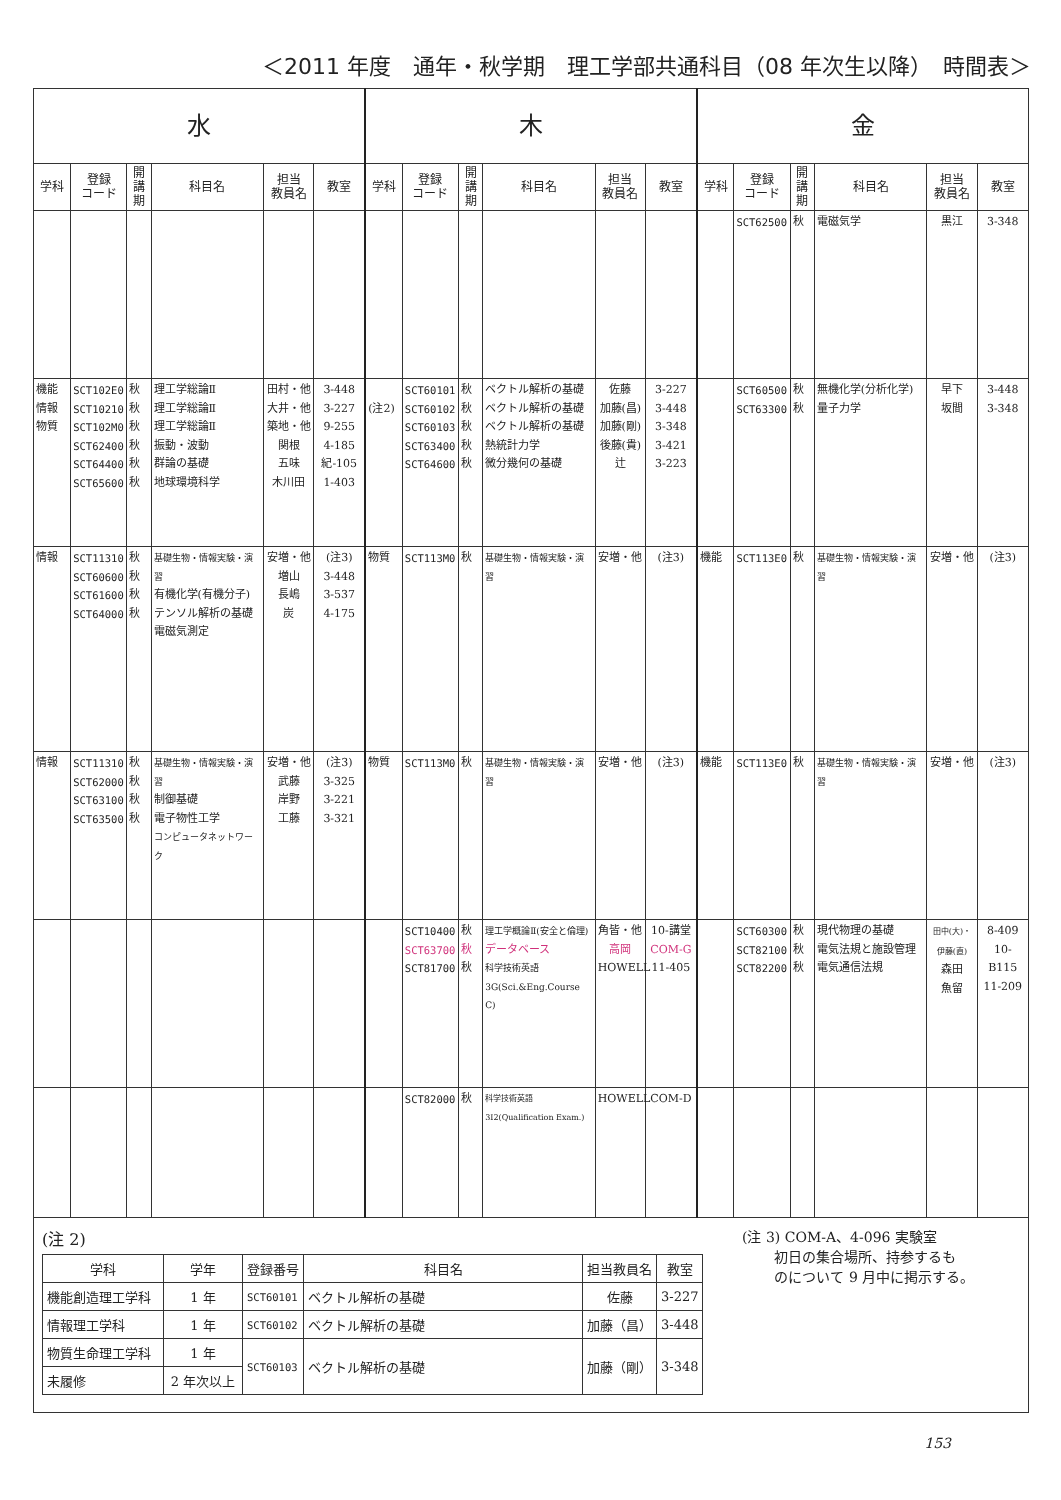＜2011 年度　通年・秋学期　理工学部共通科目（08 年次生以降）　時間表＞
| 水 | | | | | | 木 | | | | | | 金 | | | | | |
| --- | --- | --- | --- | --- | --- | --- | --- | --- | --- | --- | --- | --- | --- | --- | --- | --- | --- |
| 学科 | 登録 コード | 開講期 | 科目名 | 担当 教員名 | 教室 | 学科 | 登録 コード | 開講期 | 科目名 | 担当 教員名 | 教室 | 学科 | 登録 コード | 開講期 | 科目名 | 担当 教員名 | 教室 |
| | | | | | | | | | | | | | SCT62500 | 秋 | 電磁気学 | 黒江 | 3-348 |
| 機能 情報 物質 | SCT102E0 SCT10210 SCT102M0 SCT62400 SCT64400 SCT65600 | 秋 秋 秋 秋 秋 秋 | 理工学総論Ⅱ 理工学総論Ⅱ 理工学総論Ⅱ 振動・波動 群論の基礎 地球環境科学 | 田村・他 大井・他 築地・他 関根 五味 木川田 | 3-448 3-227 9-255 4-185 紀-105 1-403 | (注2) | SCT60101 SCT60102 SCT60103 SCT63400 SCT64600 | 秋 秋 秋 秋 秋 | ベクトル解析の基礎 ベクトル解析の基礎 ベクトル解析の基礎 熱統計力学 微分幾何の基礎 | 佐藤 加藤(昌) 加藤(剛) 後藤(貴) 辻 | 3-227 3-448 3-348 3-421 3-223 | | SCT60500 SCT63300 | 秋 秋 | 無機化学(分析化学) 量子力学 | 早下 坂間 | 3-448 3-348 |
| 情報 | SCT11310 SCT60600 SCT61600 SCT64000 | 秋 秋 秋 秋 | 基礎生物・情報実験・演習 有機化学(有機分子) テンソル解析の基礎 電磁気測定 | 安増・他 増山 長嶋 炭 | (注3) 3-448 3-537 4-175 | 物質 | SCT113M0 | 秋 | 基礎生物・情報実験・演習 | 安増・他 | (注3) | 機能 | SCT113E0 | 秋 | 基礎生物・情報実験・演習 | 安増・他 | (注3) |
| 情報 | SCT11310 SCT62000 SCT63100 SCT63500 | 秋 秋 秋 秋 | 基礎生物・情報実験・演習 制御基礎 電子物性工学 コンピュータネットワーク | 安増・他 武藤 岸野 工藤 | (注3) 3-325 3-221 3-321 | 物質 | SCT113M0 | 秋 | 基礎生物・情報実験・演習 | 安増・他 | (注3) | 機能 | SCT113E0 | 秋 | 基礎生物・情報実験・演習 | 安増・他 | (注3) |
| | | | | | | | SCT10400 SCT63700 SCT81700 | 秋 秋 秋 | 理工学概論Ⅱ(安全と倫理) データベース 科学技術英語3G(Sci.&Eng.Course C) | 角皆・他 高岡 HOWELL | 10-講堂 COM-G 11-405 | | SCT60300 SCT82100 SCT82200 | 秋 秋 秋 | 現代物理の基礎 電気法規と施設管理 電気通信法規 | 田中(大)・伊藤(直) 森田 魚留 | 8-409 10-B115 11-209 |
| | | | | | | | SCT82000 | 秋 | 科学技術英語3I2(Qualification Exam.) | HOWELL | COM-D | | | | | | |
(注 2)
| 学科 | 学年 | 登録番号 | 科目名 | 担当教員名 | 教室 |
| --- | --- | --- | --- | --- | --- |
| 機能創造理工学科 | 1 年 | SCT60101 | ベクトル解析の基礎 | 佐藤 | 3-227 |
| 情報理工学科 | 1 年 | SCT60102 | ベクトル解析の基礎 | 加藤（昌） | 3-448 |
| 物質生命理工学科 | 1 年 | SCT60103 | ベクトル解析の基礎 | 加藤（剛） | 3-348 |
| 未履修 | 2 年次以上 | | | | |
(注 3) COM-A、4-096 実験室
　　 初日の集合場所、持参するも
　　 のについて 9 月中に掲示する。
153